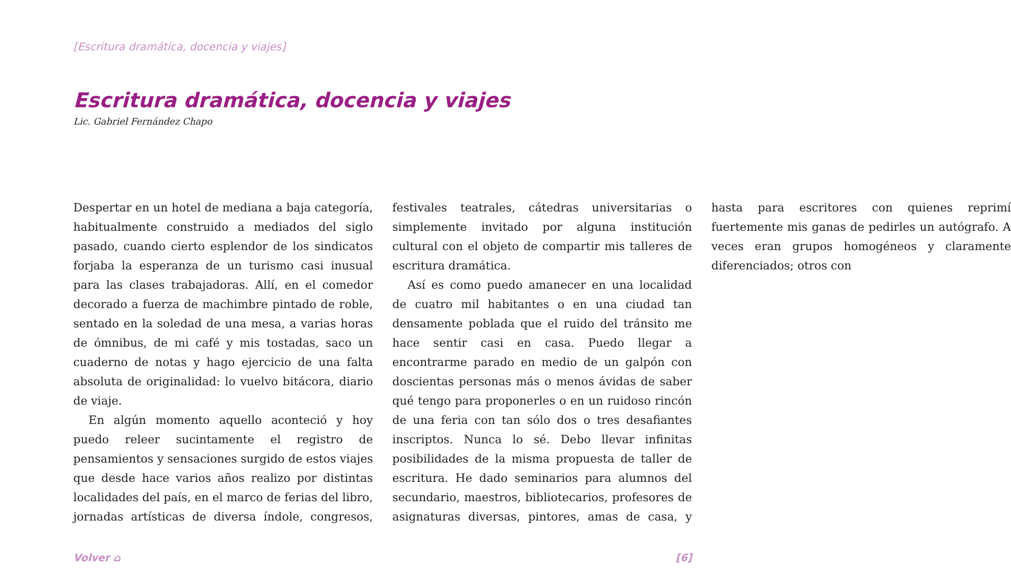[Escritura dramática, docencia y viajes]
Escritura dramática, docencia y viajes
Lic. Gabriel Fernández Chapo
Despertar en un hotel de mediana a baja categoría, habitualmente construido a mediados del siglo pasado, cuando cierto esplendor de los sindicatos forjaba la esperanza de un turismo casi inusual para las clases trabajadoras. Allí, en el comedor decorado a fuerza de machimbre pintado de roble, sentado en la soledad de una mesa, a varias horas de ómnibus, de mi café y mis tostadas, saco un cuaderno de notas y hago ejercicio de una falta absoluta de originalidad: lo vuelvo bitácora, diario de viaje.
En algún momento aquello aconteció y hoy puedo releer sucintamente el registro de pensamientos y sensaciones surgido de estos viajes que desde hace varios años realizo por distintas localidades del país, en el marco de ferias del libro, jornadas artísticas de diversa índole, congresos, festivales teatrales, cátedras universitarias o simplemente invitado por alguna institución cultural con el objeto de compartir mis talleres de escritura dramática.
Así es como puedo amanecer en una localidad de cuatro mil habitantes o en una ciudad tan densamente poblada que el ruido del tránsito me hace sentir casi en casa. Puedo llegar a encontrarme parado en medio de un galpón con doscientas personas más o menos ávidas de saber qué tengo para proponerles o en un ruidoso rincón de una feria con tan sólo dos o tres desafiantes inscriptos. Nunca lo sé. Debo llevar infinitas posibilidades de la misma propuesta de taller de escritura. He dado seminarios para alumnos del secundario, maestros, bibliotecarios, profesores de asignaturas diversas, pintores, amas de casa, y hasta para escritores con quienes reprimí fuertemente mis ganas de pedirles un autógrafo. A veces eran grupos homogéneos y claramente diferenciados; otros con
Volver ⌂ [6]